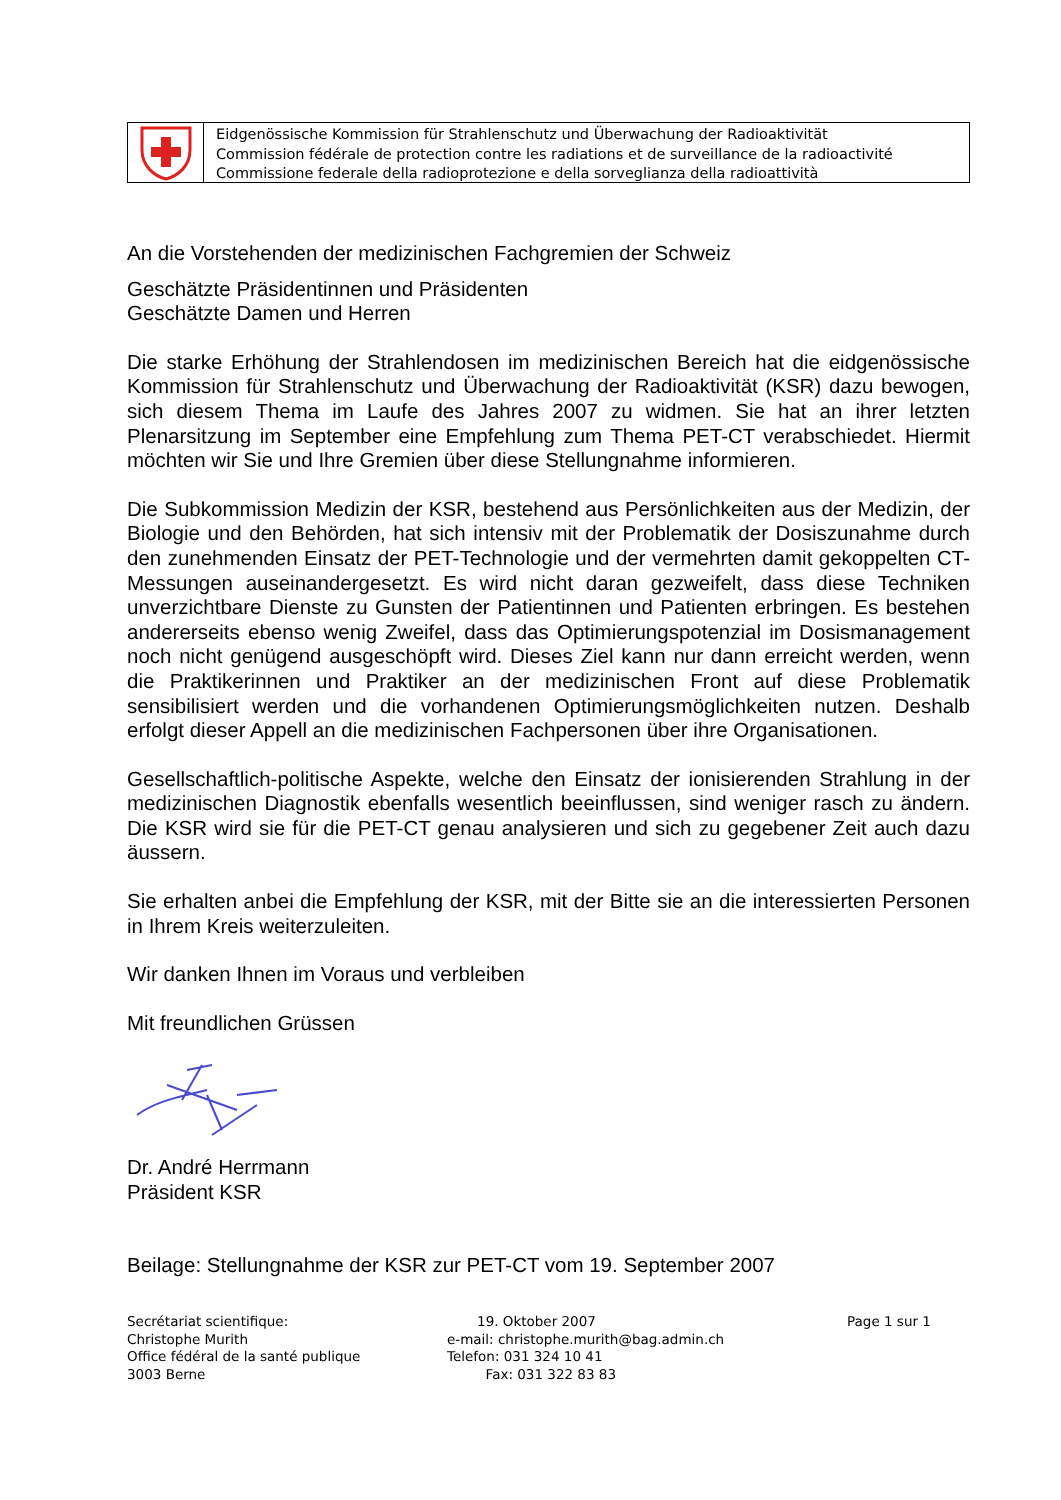Eidgenössische Kommission für Strahlenschutz und Überwachung der Radioaktivität
Commission fédérale de protection contre les radiations et de surveillance de la radioactivité
Commissione federale della radioprotezione e della sorveglianza della radioattività
An die Vorstehenden der medizinischen Fachgremien der Schweiz
Geschätzte Präsidentinnen und Präsidenten
Geschätzte Damen und Herren
Die starke Erhöhung der Strahlendosen im medizinischen Bereich hat die eidgenössische Kommission für Strahlenschutz und Überwachung der Radioaktivität (KSR) dazu bewogen, sich diesem Thema im Laufe des Jahres 2007 zu widmen. Sie hat an ihrer letzten Plenarsitzung im September eine Empfehlung zum Thema PET-CT verabschiedet. Hiermit möchten wir Sie und Ihre Gremien über diese Stellungnahme informieren.
Die Subkommission Medizin der KSR, bestehend aus Persönlichkeiten aus der Medizin, der Biologie und den Behörden, hat sich intensiv mit der Problematik der Dosiszunahme durch den zunehmenden Einsatz der PET-Technologie und der vermehrten damit gekoppelten CT-Messungen auseinandergesetzt. Es wird nicht daran gezweifelt, dass diese Techniken unverzichtbare Dienste zu Gunsten der Patientinnen und Patienten erbringen. Es bestehen andererseits ebenso wenig Zweifel, dass das Optimierungspotenzial im Dosismanagement noch nicht genügend ausgeschöpft wird. Dieses Ziel kann nur dann erreicht werden, wenn die Praktikerinnen und Praktiker an der medizinischen Front auf diese Problematik sensibilisiert werden und die vorhandenen Optimierungsmöglichkeiten nutzen. Deshalb erfolgt dieser Appell an die medizinischen Fachpersonen über ihre Organisationen.
Gesellschaftlich-politische Aspekte, welche den Einsatz der ionisierenden Strahlung in der medizinischen Diagnostik ebenfalls wesentlich beeinflussen, sind weniger rasch zu ändern. Die KSR wird sie für die PET-CT genau analysieren und sich zu gegebener Zeit auch dazu äussern.
Sie erhalten anbei die Empfehlung der KSR, mit der Bitte sie an die interessierten Personen in Ihrem Kreis weiterzuleiten.
Wir danken Ihnen im Voraus und verbleiben
Mit freundlichen Grüssen
Dr. André Herrmann
Präsident KSR
Beilage: Stellungnahme der KSR zur PET-CT vom 19. September 2007
Secrétariat scientifique:
Christophe Murith
Office fédéral de la santé publique
3003 Berne
19. Oktober 2007
e-mail: christophe.murith@bag.admin.ch
Telefon: 031 324 10 41
Fax: 031 322 83 83
Page 1 sur 1